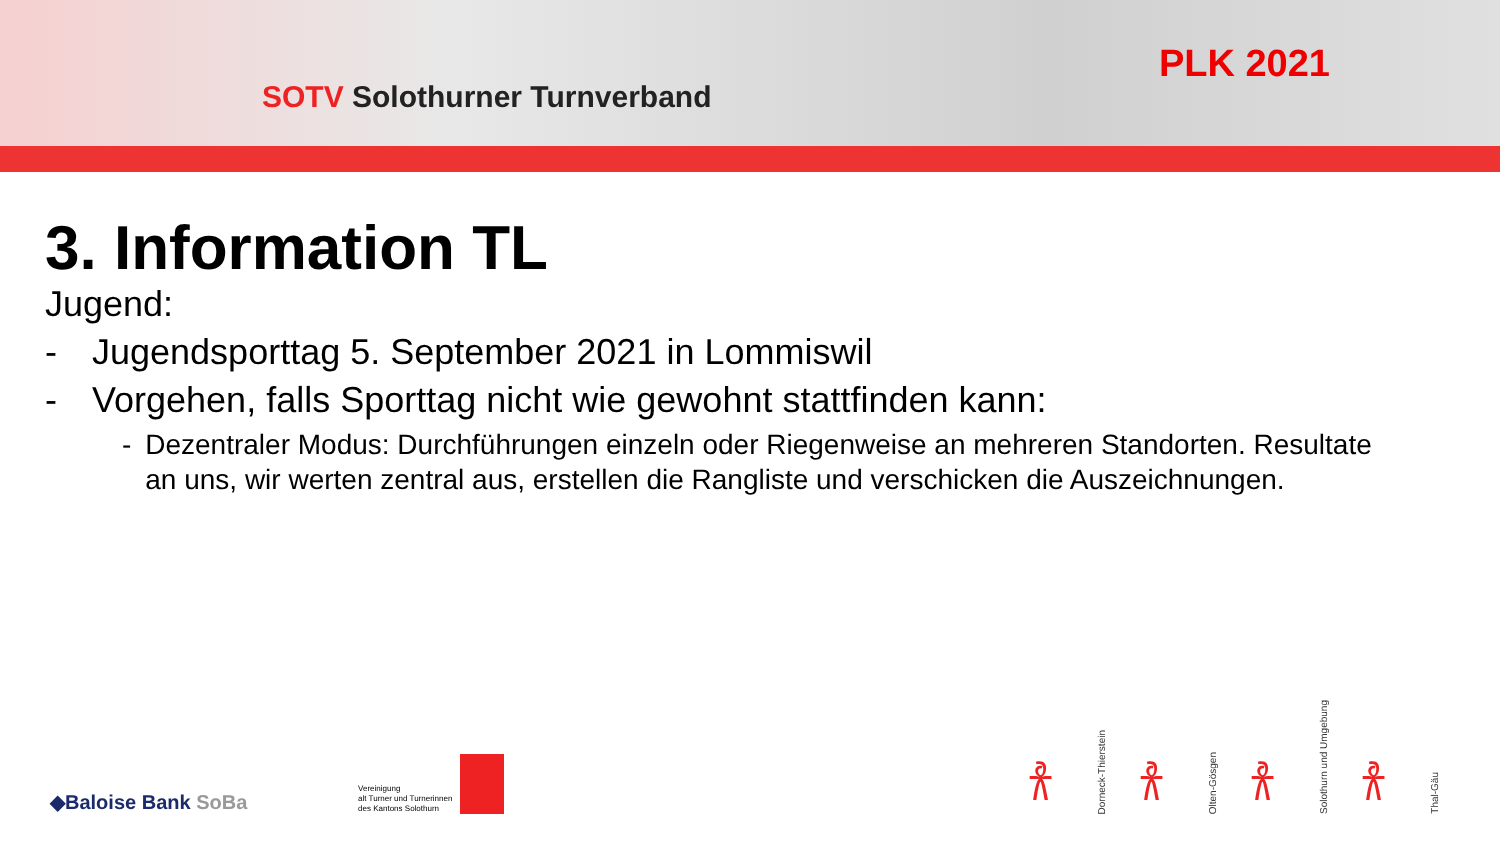SOTV Solothurner Turnverband
PLK 2021
3. Information TL
Jugend:
- Jugendsporttag 5. September 2021 in Lommiswil
- Vorgehen, falls Sporttag nicht wie gewohnt stattfinden kann:
- Dezentraler Modus: Durchführungen einzeln oder Riegenweise an mehreren Standorten. Resultate an uns, wir werten zentral aus, erstellen die Rangliste und verschicken die Auszeichnungen.
◆Baloise Bank SoBa
Vereinigung
alt Turner und Turnerinnen
des Kantons Solothurn
𐀪
Dorneck-Thierstein
𐀪
Olten-Gösgen
𐀪
Solothurn und Umgebung
𐀪
Thal-Gäu